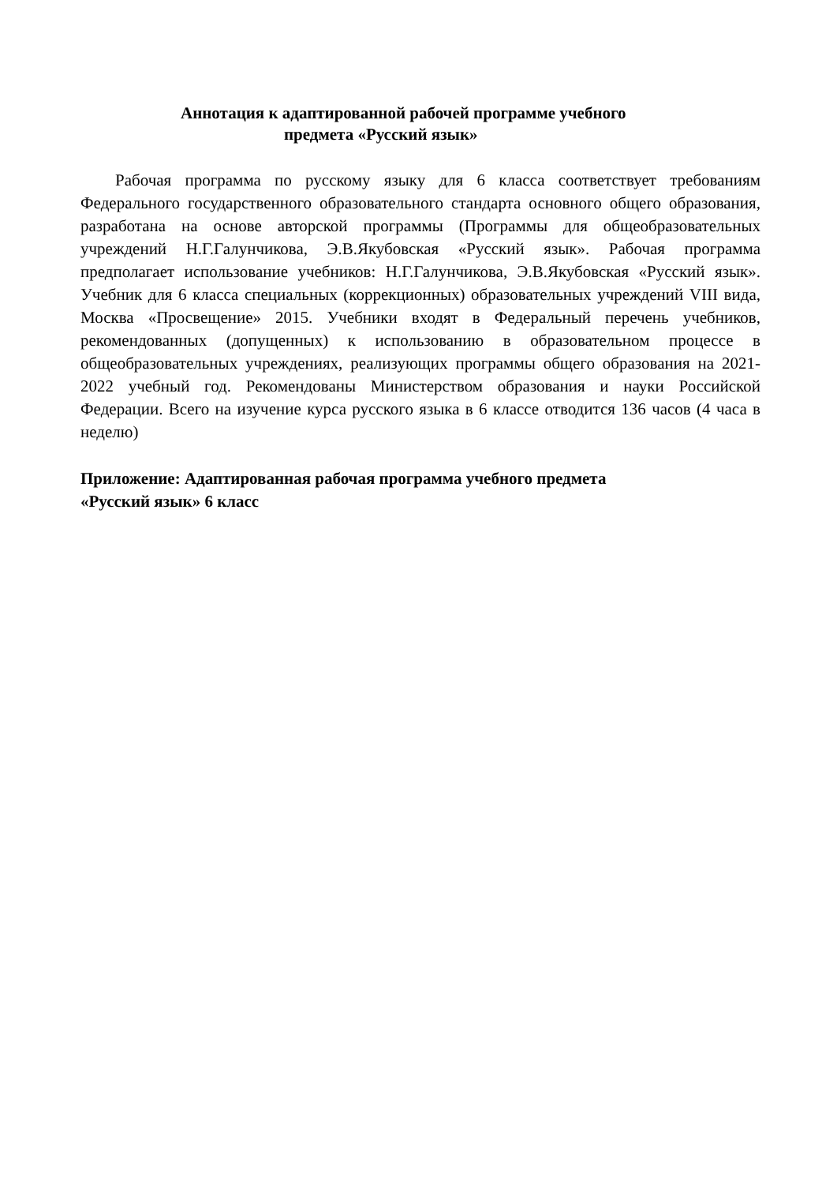Аннотация к адаптированной рабочей программе учебного
предмета «Русский язык»
Рабочая программа по русскому языку для 6 класса соответствует требованиям Федерального государственного образовательного стандарта основного общего образования, разработана на основе авторской программы (Программы для общеобразовательных учреждений Н.Г.Галунчикова, Э.В.Якубовская «Русский язык». Рабочая программа предполагает использование учебников: Н.Г.Галунчикова, Э.В.Якубовская «Русский язык». Учебник для 6 класса специальных (коррекционных) образовательных учреждений VIII вида, Москва «Просвещение» 2015. Учебники входят в Федеральный перечень учебников, рекомендованных (допущенных) к использованию в образовательном процессе в общеобразовательных учреждениях, реализующих программы общего образования на 2021- 2022 учебный год. Рекомендованы Министерством образования и науки Российской Федерации. Всего на изучение курса русского языка в 6 классе отводится 136 часов (4 часа в неделю)
Приложение: Адаптированная рабочая программа учебного предмета
«Русский язык» 6 класс